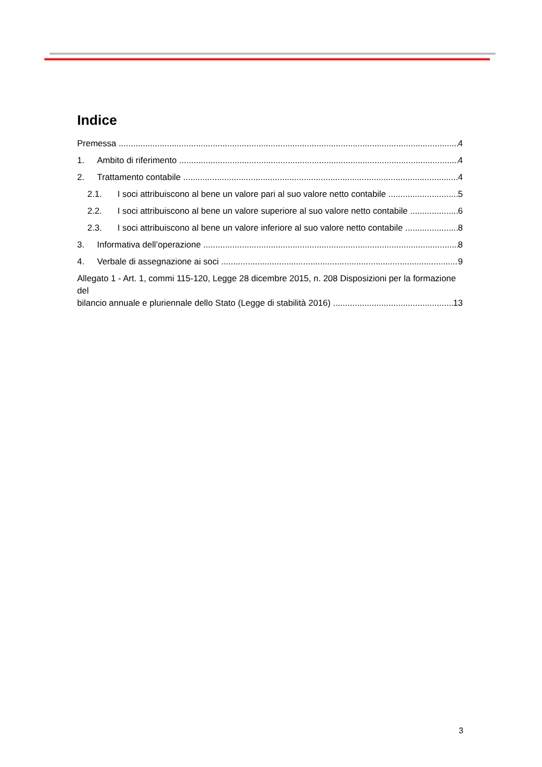Indice
Premessa 4
1. Ambito di riferimento 4
2. Trattamento contabile 4
2.1. I soci attribuiscono al bene un valore pari al suo valore netto contabile 5
2.2. I soci attribuiscono al bene un valore superiore al suo valore netto contabile 6
2.3. I soci attribuiscono al bene un valore inferiore al suo valore netto contabile 8
3. Informativa dell’operazione 8
4. Verbale di assegnazione ai soci 9
Allegato 1 - Art. 1, commi 115-120, Legge 28 dicembre 2015, n. 208 Disposizioni per la formazione del
bilancio annuale e pluriennale dello Stato (Legge di stabilità 2016) 13
3